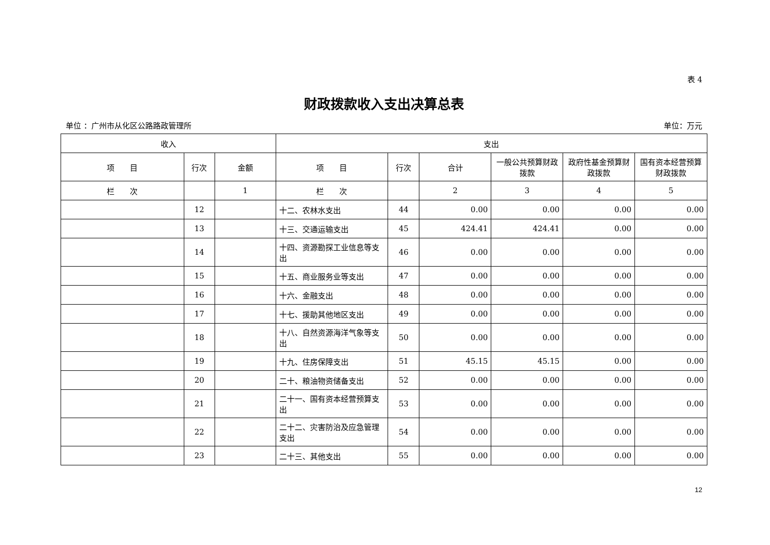表 4
财政拨款收入支出决算总表
单位 ：广州市从化区公路路政管理所 单位：万元
| 收入 | | | 支出 | | | | | |
| --- | --- | --- | --- | --- | --- | --- | --- | --- |
| 项 目 | 行次 | 金额 | 项 目 | 行次 | 合计 | 一般公共预算财政拨款 | 政府性基金预算财政拨款 | 国有资本经营预算财政拨款 |
| 栏 次 | | 1 | 栏 次 | | 2 | 3 | 4 | 5 |
| | 12 | | 十二、农林水支出 | 44 | 0.00 | 0.00 | 0.00 | 0.00 |
| | 13 | | 十三、交通运输支出 | 45 | 424.41 | 424.41 | 0.00 | 0.00 |
| | 14 | | 十四、资源勘探工业信息等支出 | 46 | 0.00 | 0.00 | 0.00 | 0.00 |
| | 15 | | 十五、商业服务业等支出 | 47 | 0.00 | 0.00 | 0.00 | 0.00 |
| | 16 | | 十六、金融支出 | 48 | 0.00 | 0.00 | 0.00 | 0.00 |
| | 17 | | 十七、援助其他地区支出 | 49 | 0.00 | 0.00 | 0.00 | 0.00 |
| | 18 | | 十八、自然资源海洋气象等支出 | 50 | 0.00 | 0.00 | 0.00 | 0.00 |
| | 19 | | 十九、住房保障支出 | 51 | 45.15 | 45.15 | 0.00 | 0.00 |
| | 20 | | 二十、粮油物资储备支出 | 52 | 0.00 | 0.00 | 0.00 | 0.00 |
| | 21 | | 二十一、国有资本经营预算支出 | 53 | 0.00 | 0.00 | 0.00 | 0.00 |
| | 22 | | 二十二、灾害防治及应急管理支出 | 54 | 0.00 | 0.00 | 0.00 | 0.00 |
| | 23 | | 二十三、其他支出 | 55 | 0.00 | 0.00 | 0.00 | 0.00 |
12